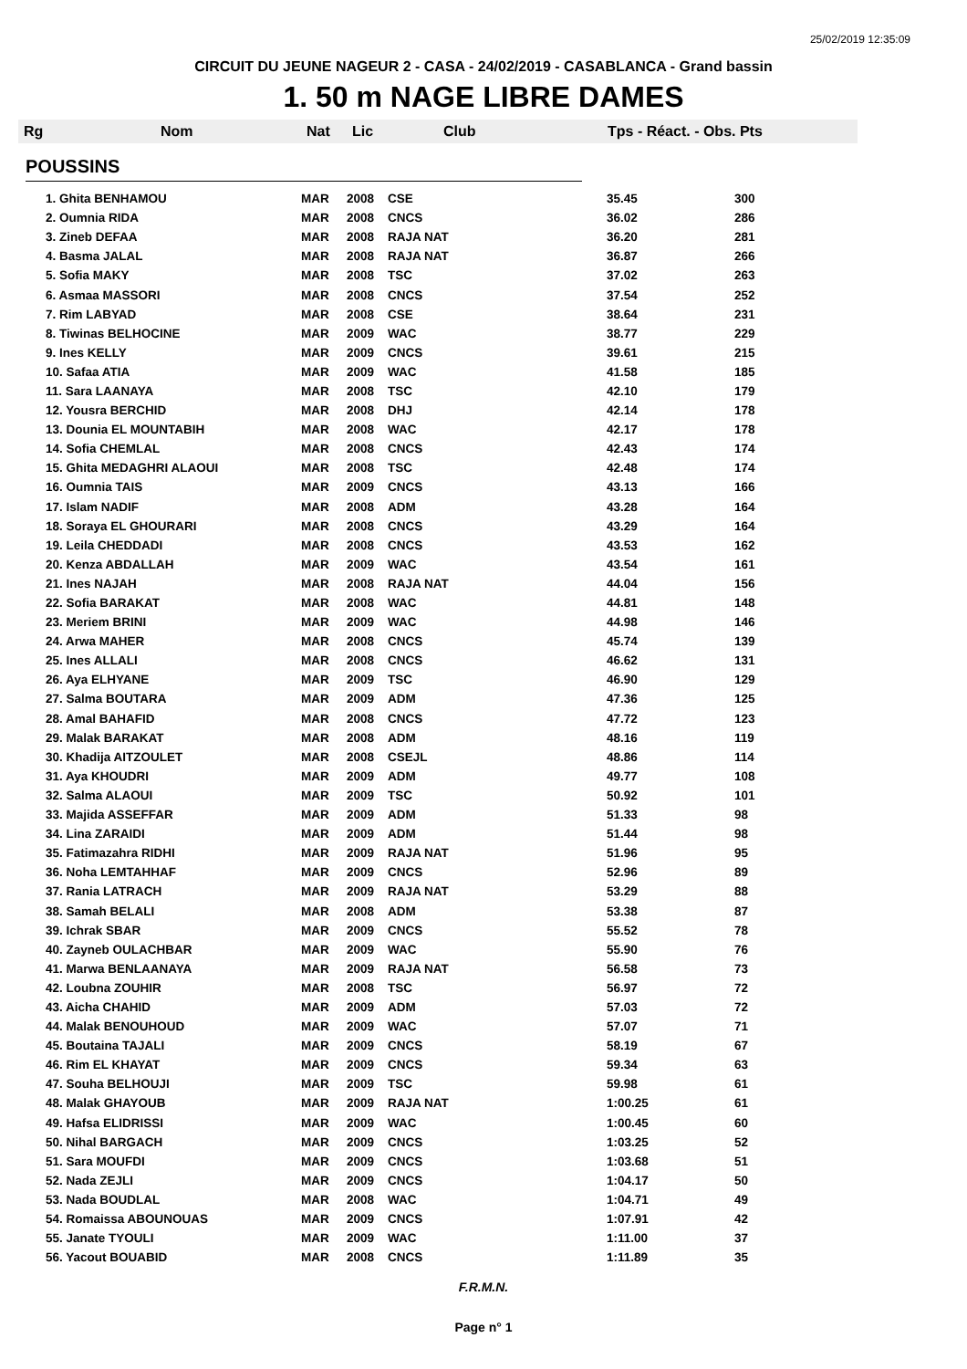25/02/2019 12:35:09
CIRCUIT DU JEUNE NAGEUR 2 - CASA - 24/02/2019 - CASABLANCA - Grand bassin
1. 50 m NAGE LIBRE DAMES
Rg Nom Nat Lic Club Tps - Réact. - Obs. Pts
POUSSINS
| 1. Ghita BENHAMOU | MAR | 2008 | CSE | 35.45 | 300 |
| 2. Oumnia RIDA | MAR | 2008 | CNCS | 36.02 | 286 |
| 3. Zineb DEFAA | MAR | 2008 | RAJA NAT | 36.20 | 281 |
| 4. Basma JALAL | MAR | 2008 | RAJA NAT | 36.87 | 266 |
| 5. Sofia MAKY | MAR | 2008 | TSC | 37.02 | 263 |
| 6. Asmaa MASSORI | MAR | 2008 | CNCS | 37.54 | 252 |
| 7. Rim LABYAD | MAR | 2008 | CSE | 38.64 | 231 |
| 8. Tiwinas BELHOCINE | MAR | 2009 | WAC | 38.77 | 229 |
| 9. Ines KELLY | MAR | 2009 | CNCS | 39.61 | 215 |
| 10. Safaa ATIA | MAR | 2009 | WAC | 41.58 | 185 |
| 11. Sara LAANAYA | MAR | 2008 | TSC | 42.10 | 179 |
| 12. Yousra BERCHID | MAR | 2008 | DHJ | 42.14 | 178 |
| 13. Dounia EL MOUNTABIH | MAR | 2008 | WAC | 42.17 | 178 |
| 14. Sofia CHEMLAL | MAR | 2008 | CNCS | 42.43 | 174 |
| 15. Ghita MEDAGHRI ALAOUI | MAR | 2008 | TSC | 42.48 | 174 |
| 16. Oumnia TAIS | MAR | 2009 | CNCS | 43.13 | 166 |
| 17. Islam NADIF | MAR | 2008 | ADM | 43.28 | 164 |
| 18. Soraya EL GHOURARI | MAR | 2008 | CNCS | 43.29 | 164 |
| 19. Leila CHEDDADI | MAR | 2008 | CNCS | 43.53 | 162 |
| 20. Kenza ABDALLAH | MAR | 2009 | WAC | 43.54 | 161 |
| 21. Ines NAJAH | MAR | 2008 | RAJA NAT | 44.04 | 156 |
| 22. Sofia BARAKAT | MAR | 2008 | WAC | 44.81 | 148 |
| 23. Meriem BRINI | MAR | 2009 | WAC | 44.98 | 146 |
| 24. Arwa MAHER | MAR | 2008 | CNCS | 45.74 | 139 |
| 25. Ines ALLALI | MAR | 2008 | CNCS | 46.62 | 131 |
| 26. Aya ELHYANE | MAR | 2009 | TSC | 46.90 | 129 |
| 27. Salma BOUTARA | MAR | 2009 | ADM | 47.36 | 125 |
| 28. Amal BAHAFID | MAR | 2008 | CNCS | 47.72 | 123 |
| 29. Malak BARAKAT | MAR | 2008 | ADM | 48.16 | 119 |
| 30. Khadija AITZOULET | MAR | 2008 | CSEJL | 48.86 | 114 |
| 31. Aya KHOUDRI | MAR | 2009 | ADM | 49.77 | 108 |
| 32. Salma ALAOUI | MAR | 2009 | TSC | 50.92 | 101 |
| 33. Majida ASSEFFAR | MAR | 2009 | ADM | 51.33 | 98 |
| 34. Lina ZARAIDI | MAR | 2009 | ADM | 51.44 | 98 |
| 35. Fatimazahra RIDHI | MAR | 2009 | RAJA NAT | 51.96 | 95 |
| 36. Noha LEMTAHHAF | MAR | 2009 | CNCS | 52.96 | 89 |
| 37. Rania LATRACH | MAR | 2009 | RAJA NAT | 53.29 | 88 |
| 38. Samah BELALI | MAR | 2008 | ADM | 53.38 | 87 |
| 39. Ichrak SBAR | MAR | 2009 | CNCS | 55.52 | 78 |
| 40. Zayneb OULACHBAR | MAR | 2009 | WAC | 55.90 | 76 |
| 41. Marwa BENLAANAYA | MAR | 2009 | RAJA NAT | 56.58 | 73 |
| 42. Loubna ZOUHIR | MAR | 2008 | TSC | 56.97 | 72 |
| 43. Aicha CHAHID | MAR | 2009 | ADM | 57.03 | 72 |
| 44. Malak BENOUHOUD | MAR | 2009 | WAC | 57.07 | 71 |
| 45. Boutaina TAJALI | MAR | 2009 | CNCS | 58.19 | 67 |
| 46. Rim EL KHAYAT | MAR | 2009 | CNCS | 59.34 | 63 |
| 47. Souha BELHOUJI | MAR | 2009 | TSC | 59.98 | 61 |
| 48. Malak GHAYOUB | MAR | 2009 | RAJA NAT | 1:00.25 | 61 |
| 49. Hafsa ELIDRISSI | MAR | 2009 | WAC | 1:00.45 | 60 |
| 50. Nihal BARGACH | MAR | 2009 | CNCS | 1:03.25 | 52 |
| 51. Sara MOUFDI | MAR | 2009 | CNCS | 1:03.68 | 51 |
| 52. Nada ZEJLI | MAR | 2009 | CNCS | 1:04.17 | 50 |
| 53. Nada BOUDLAL | MAR | 2008 | WAC | 1:04.71 | 49 |
| 54. Romaissa ABOUNOUAS | MAR | 2009 | CNCS | 1:07.91 | 42 |
| 55. Janate TYOULI | MAR | 2009 | WAC | 1:11.00 | 37 |
| 56. Yacout BOUABID | MAR | 2008 | CNCS | 1:11.89 | 35 |
F.R.M.N.
Page n° 1